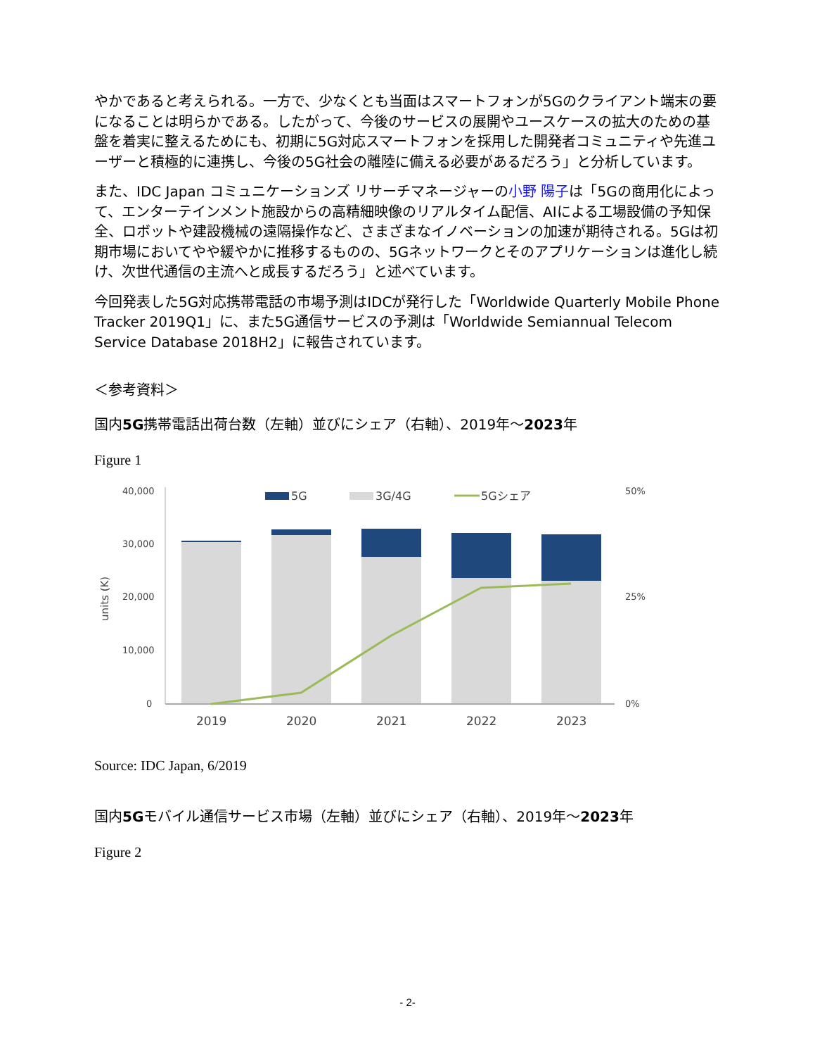やかであると考えられる。一方で、少なくとも当面はスマートフォンが5Gのクライアント端末の要になることは明らかである。したがって、今後のサービスの展開やユースケースの拡大のための基盤を着実に整えるためにも、初期に5G対応スマートフォンを採用した開発者コミュニティや先進ユーザーと積極的に連携し、今後の5G社会の離陸に備える必要があるだろう」と分析しています。
また、IDC Japan コミュニケーションズ リサーチマネージャーの小野 陽子は「5Gの商用化によって、エンターテインメント施設からの高精細映像のリアルタイム配信、AIによる工場設備の予知保全、ロボットや建設機械の遠隔操作など、さまざまなイノベーションの加速が期待される。5Gは初期市場においてやや緩やかに推移するものの、5Gネットワークとそのアプリケーションは進化し続け、次世代通信の主流へと成長するだろう」と述べています。
今回発表した5G対応携帯電話の市場予測はIDCが発行した「Worldwide Quarterly Mobile Phone Tracker 2019Q1」に、また5G通信サービスの予測は「Worldwide Semiannual Telecom Service Database 2018H2」に報告されています。
＜参考資料＞
国内5G携帯電話出荷台数（左軸）並びにシェア（右軸）、2019年～2023年
Figure 1
40,000
30,000
20,000
10,000
0
50%
25%
0%
units (K)
5G
3G/4G
5Gシェア
2019
2020
2021
2022
2023
Source: IDC Japan, 6/2019
国内5Gモバイル通信サービス市場（左軸）並びにシェア（右軸）、2019年～2023年
Figure 2
- 2-